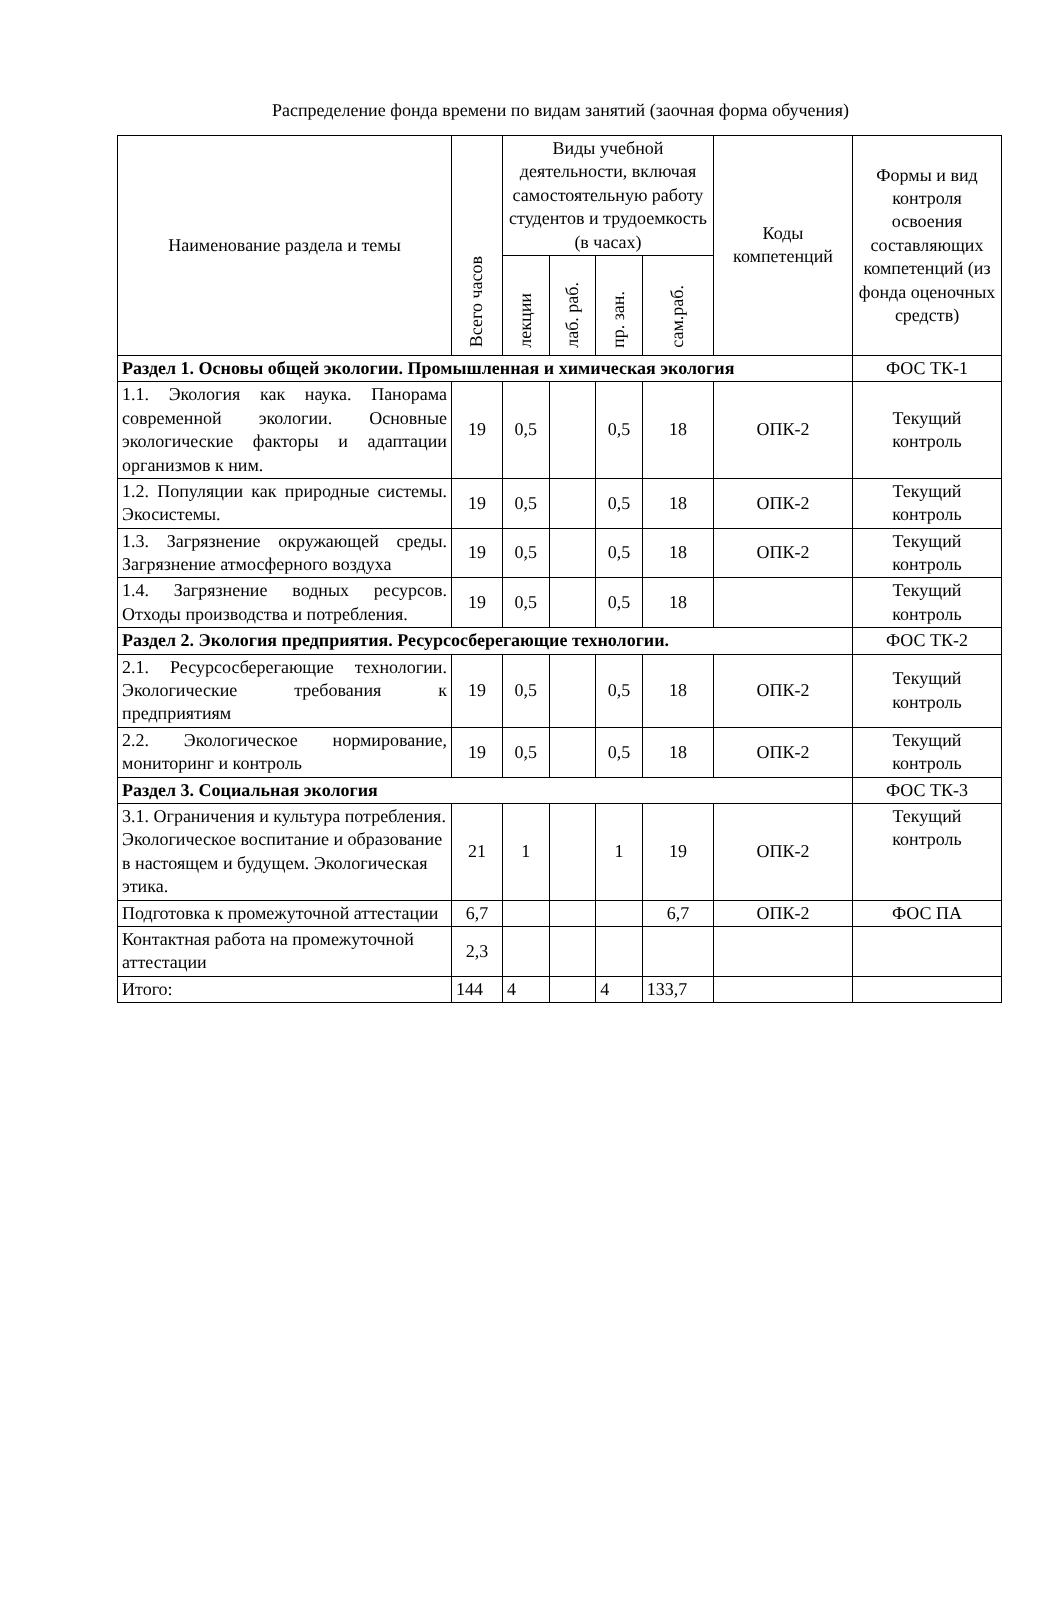Распределение фонда времени по видам занятий (заочная форма обучения)
| Наименование раздела и темы | Всего часов | Виды учебной деятельности, включая самостоятельную работу студентов и трудоемкость (в часах) | | | | Коды компетенций | Формы и вид контроля освоения составляющих компетенций (из фонда оценочных средств) |
| --- | --- | --- | --- | --- | --- | --- | --- |
| | | лекции | лаб. раб. | пр. зан. | сам.раб. | | |
| Раздел 1. Основы общей экологии. Промышленная и химическая экология | | | | | | | ФОС ТК-1 |
| 1.1. Экология как наука. Панорама современной экологии. Основные экологические факторы и адаптации организмов к ним. | 19 | 0,5 | | 0,5 | 18 | ОПК-2 | Текущий контроль |
| 1.2. Популяции как природные системы. Экосистемы. | 19 | 0,5 | | 0,5 | 18 | ОПК-2 | Текущий контроль |
| 1.3. Загрязнение окружающей среды. Загрязнение атмосферного воздуха | 19 | 0,5 | | 0,5 | 18 | ОПК-2 | Текущий контроль |
| 1.4. Загрязнение водных ресурсов. Отходы производства и потребления. | 19 | 0,5 | | 0,5 | 18 | | Текущий контроль |
| Раздел 2. Экология предприятия. Ресурсосберегающие технологии. | | | | | | | ФОС ТК-2 |
| 2.1. Ресурсосберегающие технологии. Экологические требования к предприятиям | 19 | 0,5 | | 0,5 | 18 | ОПК-2 | Текущий контроль |
| 2.2. Экологическое нормирование, мониторинг и контроль | 19 | 0,5 | | 0,5 | 18 | ОПК-2 | Текущий контроль |
| Раздел 3. Социальная экология | | | | | | | ФОС ТК-3 |
| 3.1. Ограничения и культура потребления. Экологическое воспитание и образование в настоящем и будущем. Экологическая этика. | 21 | 1 | | 1 | 19 | ОПК-2 | Текущий контроль |
| Подготовка к промежуточной аттестации | 6,7 | | | | 6,7 | ОПК-2 | ФОС ПА |
| Контактная работа на промежуточной аттестации | 2,3 | | | | | | |
| Итого: | 144 | 4 | | 4 | 133,7 | | |